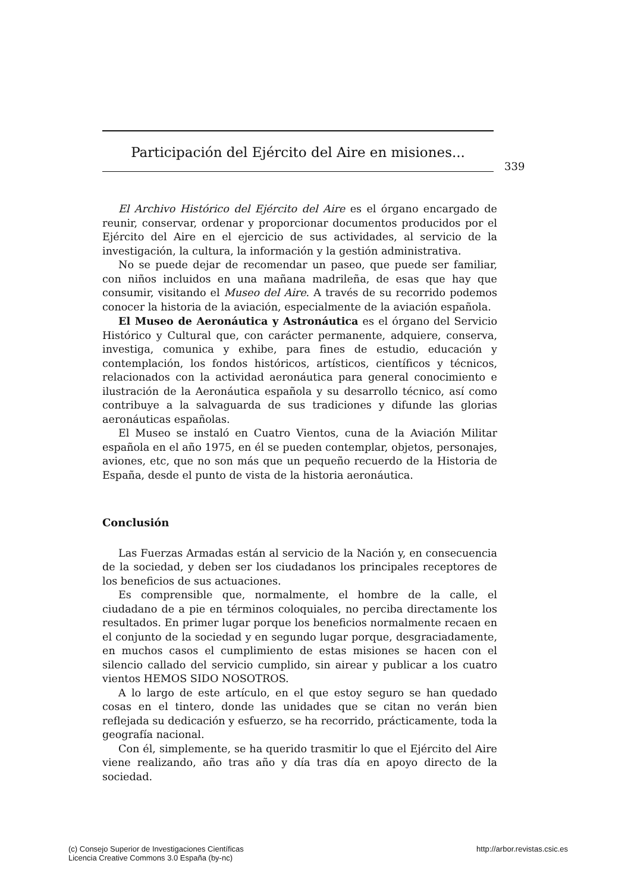Participación del Ejército del Aire en misiones...
339
El Archivo Histórico del Ejército del Aire es el órgano encargado de reunir, conservar, ordenar y proporcionar documentos producidos por el Ejército del Aire en el ejercicio de sus actividades, al servicio de la investigación, la cultura, la información y la gestión administrativa.
No se puede dejar de recomendar un paseo, que puede ser familiar, con niños incluidos en una mañana madrileña, de esas que hay que consumir, visitando el Museo del Aire. A través de su recorrido podemos conocer la historia de la aviación, especialmente de la aviación española.
El Museo de Aeronáutica y Astronáutica es el órgano del Servicio Histórico y Cultural que, con carácter permanente, adquiere, conserva, investiga, comunica y exhibe, para fines de estudio, educación y contemplación, los fondos históricos, artísticos, científicos y técnicos, relacionados con la actividad aeronáutica para general conocimiento e ilustración de la Aeronáutica española y su desarrollo técnico, así como contribuye a la salvaguarda de sus tradiciones y difunde las glorias aeronáuticas españolas.
El Museo se instaló en Cuatro Vientos, cuna de la Aviación Militar española en el año 1975, en él se pueden contemplar, objetos, personajes, aviones, etc, que no son más que un pequeño recuerdo de la Historia de España, desde el punto de vista de la historia aeronáutica.
Conclusión
Las Fuerzas Armadas están al servicio de la Nación y, en consecuencia de la sociedad, y deben ser los ciudadanos los principales receptores de los beneficios de sus actuaciones.
Es comprensible que, normalmente, el hombre de la calle, el ciudadano de a pie en términos coloquiales, no perciba directamente los resultados. En primer lugar porque los beneficios normalmente recaen en el conjunto de la sociedad y en segundo lugar porque, desgraciadamente, en muchos casos el cumplimiento de estas misiones se hacen con el silencio callado del servicio cumplido, sin airear y publicar a los cuatro vientos HEMOS SIDO NOSOTROS.
A lo largo de este artículo, en el que estoy seguro se han quedado cosas en el tintero, donde las unidades que se citan no verán bien reflejada su dedicación y esfuerzo, se ha recorrido, prácticamente, toda la geografía nacional.
Con él, simplemente, se ha querido trasmitir lo que el Ejército del Aire viene realizando, año tras año y día tras día en apoyo directo de la sociedad.
(c) Consejo Superior de Investigaciones Científicas
Licencia Creative Commons 3.0 España (by-nc)
http://arbor.revistas.csic.es